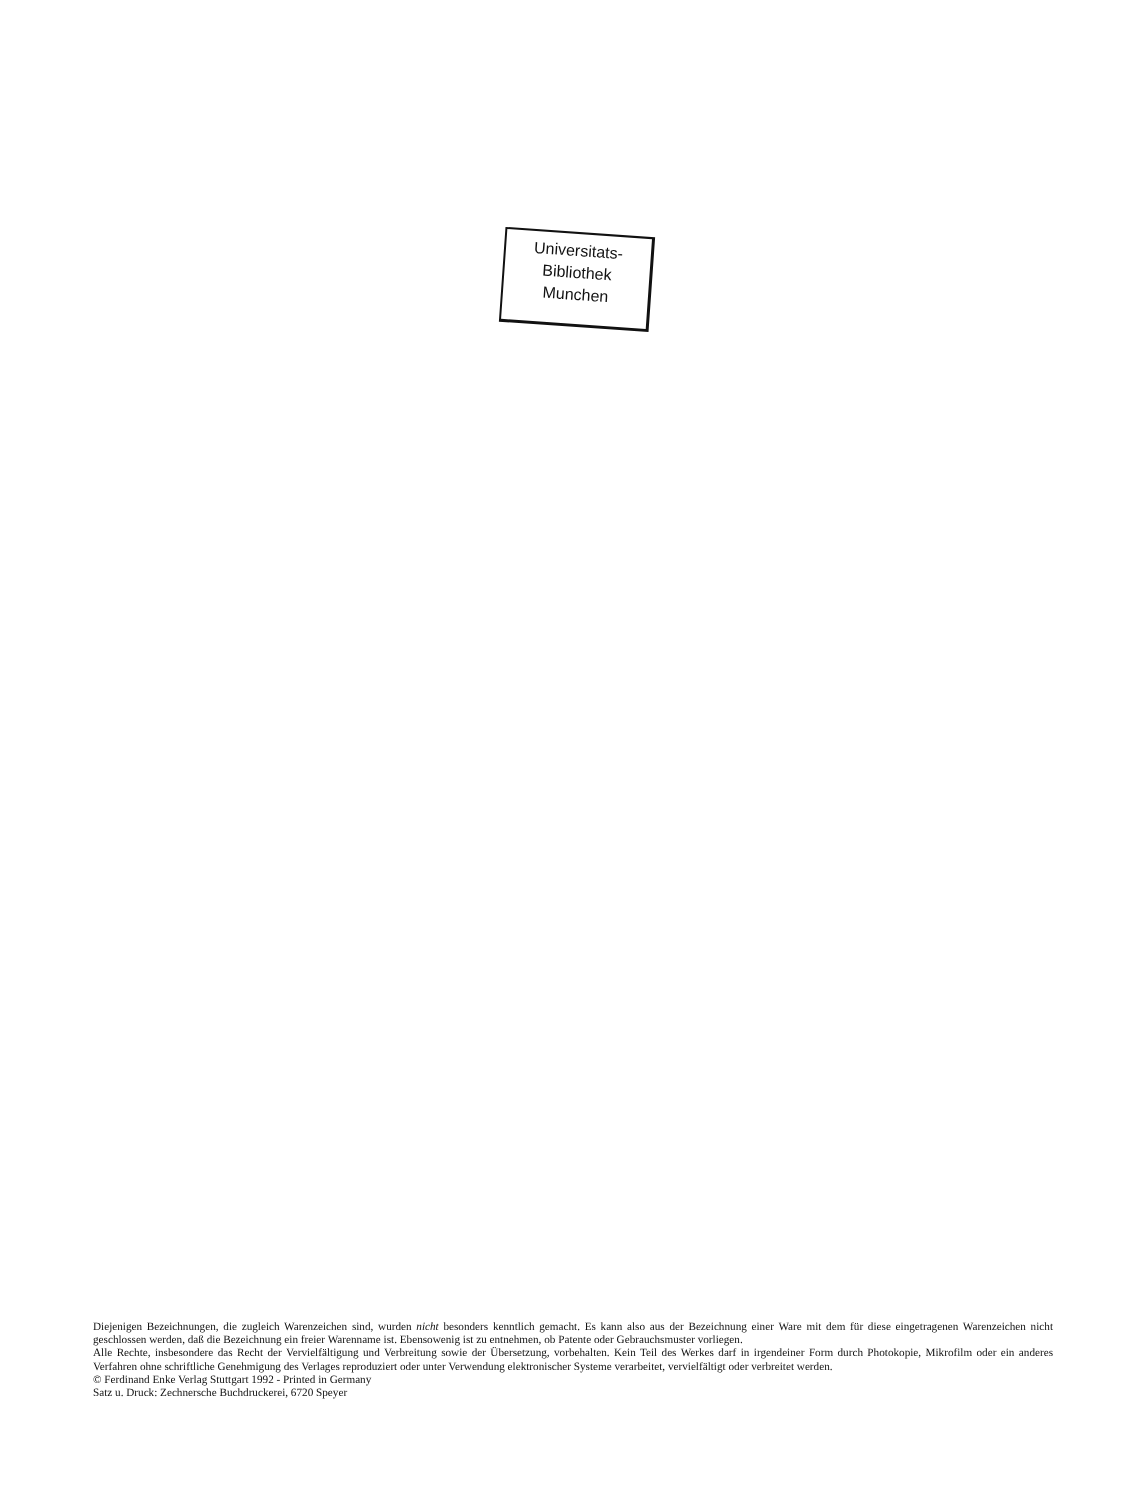Universitats-
Bibliothek
Munchen
Diejenigen Bezeichnungen, die zugleich Warenzeichen sind, wurden nicht besonders kenntlich gemacht. Es kann also aus der Bezeichnung einer Ware mit dem für diese eingetragenen Warenzeichen nicht geschlossen werden, daß die Bezeichnung ein freier Warenname ist. Ebensowenig ist zu entnehmen, ob Patente oder Gebrauchsmuster vorliegen.
Alle Rechte, insbesondere das Recht der Vervielfältigung und Verbreitung sowie der Übersetzung, vorbehalten. Kein Teil des Werkes darf in irgendeiner Form durch Photokopie, Mikrofilm oder ein anderes Verfahren ohne schriftliche Genehmigung des Verlages reproduziert oder unter Verwendung elektronischer Systeme verarbeitet, vervielfältigt oder verbreitet werden.
© Ferdinand Enke Verlag Stuttgart 1992 - Printed in Germany
Satz u. Druck: Zechnersche Buchdruckerei, 6720 Speyer